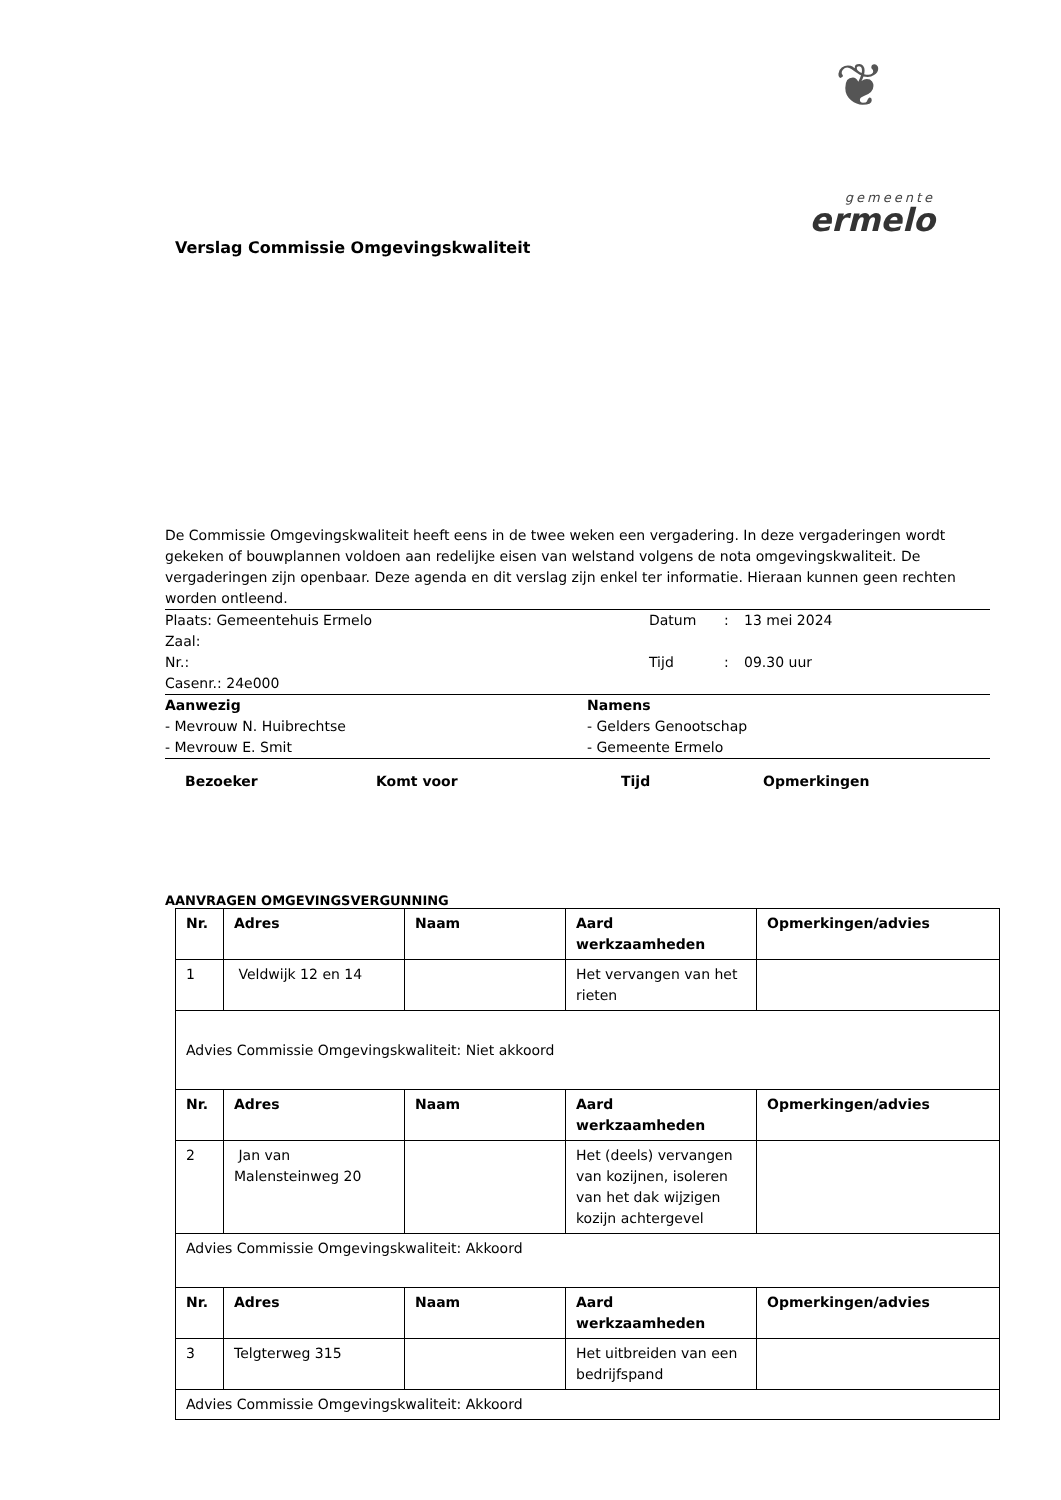❦
gemeente
ermelo
Verslag Commissie Omgevingskwaliteit
De Commissie Omgevingskwaliteit heeft eens in de twee weken een vergadering. In deze vergaderingen wordt gekeken of bouwplannen voldoen aan redelijke eisen van welstand volgens de nota omgevingskwaliteit. De vergaderingen zijn openbaar. Deze agenda en dit verslag zijn enkel ter informatie. Hieraan kunnen geen rechten worden ontleend.
Plaats: Gemeentehuis Ermelo Datum : 13 mei 2024
Zaal:
Nr.: Tijd : 09.30 uur
Casenr.: 24e000
Aanwezig Namens
- Mevrouw N. Huibrechtse - Gelders Genootschap
- Mevrouw E. Smit - Gemeente Ermelo
Bezoeker Komt voor Tijd Opmerkingen
AANVRAGEN OMGEVINGSVERGUNNING
| Nr. | Adres | Naam | Aard werkzaamheden | Opmerkingen/advies |
| --- | --- | --- | --- | --- |
| 1 | Veldwijk 12 en 14 | | Het vervangen van het rieten | |
| Advies Commissie Omgevingskwaliteit: Niet akkoord | | | | |
| Nr. | Adres | Naam | Aard werkzaamheden | Opmerkingen/advies |
| 2 | Jan van Malensteinweg 20 | | Het (deels) vervangen van kozijnen, isoleren van het dak wijzigen kozijn achtergevel | |
| Advies Commissie Omgevingskwaliteit: Akkoord | | | | |
| Nr. | Adres | Naam | Aard werkzaamheden | Opmerkingen/advies |
| 3 | Telgterweg 315 | | Het uitbreiden van een bedrijfspand | |
| Advies Commissie Omgevingskwaliteit: Akkoord | | | | |